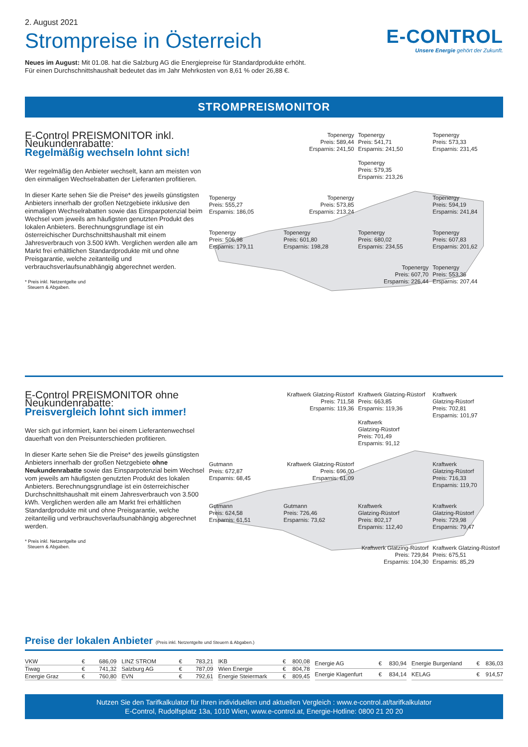2. August 2021
Strompreise in Österreich
Neues im August: Mit 01.08. hat die Salzburg AG die Energiepreise für Standardprodukte erhöht.
Für einen Durchschnittshaushalt bedeutet das im Jahr Mehrkosten von 8,61 % oder 26,88 €.
E-CONTROL
Unsere Energie gehört der Zukunft.
STROMPREISMONITOR
E-Control PREISMONITOR inkl. Neukundenrabatte:
Regelmäßig wechseln lohnt sich!
Wer regelmäßig den Anbieter wechselt, kann am meisten von den einmaligen Wechselrabatten der Lieferanten profitieren.
In dieser Karte sehen Sie die Preise* des jeweils günstigsten Anbieters innerhalb der großen Netzgebiete inklusive den einmaligen Wechselrabatten sowie das Einsparpotenzial beim Wechsel vom jeweils am häufigsten genutzten Produkt des lokalen Anbieters. Berechnungsgrundlage ist ein österreichischer Durchschnittshaushalt mit einem Jahresverbrauch von 3.500 kWh. Verglichen werden alle am Markt frei erhältlichen Standardprodukte mit und ohne Preisgarantie, welche zeitanteilig und verbrauchsverlaufsunabhängig abgerechnet werden.
* Preis inkl. Netzentgelte und
Steuern & Abgaben.
Topenergy
Preis: 589,44
Ersparnis: 241,50
Topenergy
Preis: 541,71
Ersparnis: 241,50
Topenergy
Preis: 579,35
Ersparnis: 213,26
Topenergy
Preis: 573,33
Ersparnis: 231,45
Topenergy
Preis: 555,27
Ersparnis: 186,05
Topenergy
Preis: 573,85
Ersparnis: 213,24
Topenergy
Preis: 594,19
Ersparnis: 241,84
Topenergy
Preis: 506,98
Ersparnis: 179,11
Topenergy
Preis: 601,80
Ersparnis: 198,28
Topenergy
Preis: 680,02
Ersparnis: 234,55
Topenergy
Preis: 607,83
Ersparnis: 201,62
Topenergy
Preis: 607,70
Ersparnis: 226,44
Topenergy
Preis: 553,36
Ersparnis: 207,44
E-Control PREISMONITOR ohne Neukundenrabatte:
Preisvergleich lohnt sich immer!
Wer sich gut informiert, kann bei einem Lieferantenwechsel dauerhaft von den Preisunterschieden profitieren.
In dieser Karte sehen Sie die Preise* des jeweils günstigsten Anbieters innerhalb der großen Netzgebiete ohne Neukundenrabatte sowie das Einsparpotenzial beim Wechsel vom jeweils am häufigsten genutzten Produkt des lokalen Anbieters. Berechnungsgrundlage ist ein österreichischer Durchschnittshaushalt mit einem Jahresverbrauch von 3.500 kWh. Verglichen werden alle am Markt frei erhältlichen Standardprodukte mit und ohne Preisgarantie, welche zeitanteilig und verbrauchsverlaufsunabhängig abgerechnet werden.
* Preis inkl. Netzentgelte und
Steuern & Abgaben.
Kraftwerk Glatzing-Rüstorf
Preis: 711,58
Ersparnis: 119,36
Kraftwerk Glatzing-Rüstorf
Preis: 663,85
Ersparnis: 119,36
Kraftwerk
Glatzing-Rüstorf
Preis: 701,49
Ersparnis: 91,12
Kraftwerk
Glatzing-Rüstorf
Preis: 702,81
Ersparnis: 101,97
Gutmann
Preis: 672,87
Ersparnis: 68,45
Kraftwerk Glatzing-Rüstorf
Preis: 696,00
Ersparnis: 61,09
Kraftwerk
Glatzing-Rüstorf
Preis: 716,33
Ersparnis: 119,70
Gutmann
Preis: 624,58
Ersparnis: 61,51
Gutmann
Preis: 726,46
Ersparnis: 73,62
Kraftwerk
Glatzing-Rüstorf
Preis: 802,17
Ersparnis: 112,40
Kraftwerk
Glatzing-Rüstorf
Preis: 729,98
Ersparnis: 79,47
Kraftwerk Glatzing-Rüstorf
Preis: 729,84
Ersparnis: 104,30
Kraftwerk Glatzing-Rüstorf
Preis: 675,51
Ersparnis: 85,29
Preise der lokalen Anbieter (Preis inkl. Netzentgelte und Steuern & Abgaben.)
| VKW | € | 686,09 |
| Tiwag | € | 741,32 |
| Energie Graz | € | 760,80 |
| LINZ STROM | € | 783,21 |
| Salzburg AG | € | 787,09 |
| EVN | € | 792,61 |
| IKB | € | 800,08 |
| Wien Energie | € | 804,78 |
| Energie Steiermark | € | 809,45 |
| Energie AG | € | 830,94 |
| Energie Klagenfurt | € | 834,14 |
| Energie Burgenland | € | 836,03 |
| KELAG | € | 914,57 |
Nutzen Sie den Tarifkalkulator für Ihren individuellen und aktuellen Vergleich : www.e-control.at/tarifkalkulator
E-Control, Rudolfsplatz 13a, 1010 Wien, www.e-control.at, Energie-Hotline: 0800 21 20 20